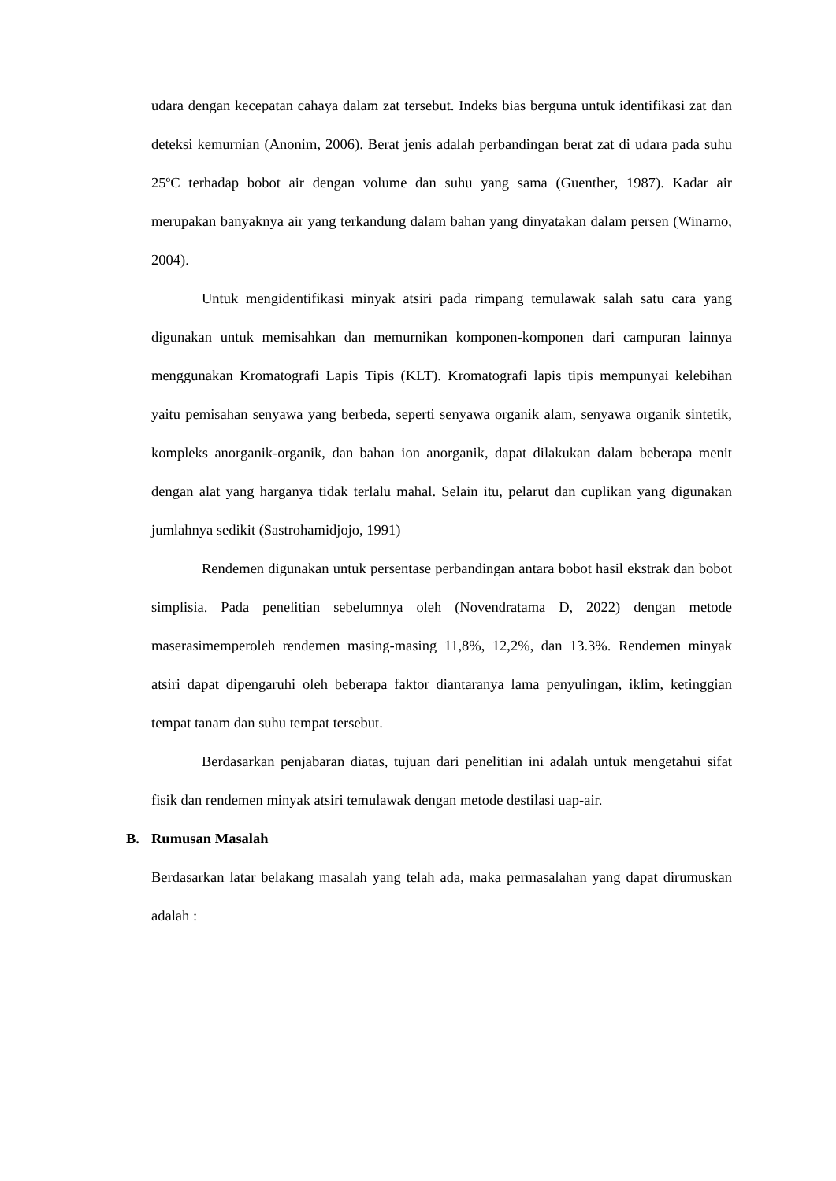udara dengan kecepatan cahaya dalam zat tersebut. Indeks bias berguna untuk identifikasi zat dan deteksi kemurnian (Anonim, 2006). Berat jenis adalah perbandingan berat zat di udara pada suhu 25ºC terhadap bobot air dengan volume dan suhu yang sama (Guenther, 1987). Kadar air merupakan banyaknya air yang terkandung dalam bahan yang dinyatakan dalam persen (Winarno, 2004).
Untuk mengidentifikasi minyak atsiri pada rimpang temulawak salah satu cara yang digunakan untuk memisahkan dan memurnikan komponen-komponen dari campuran lainnya menggunakan Kromatografi Lapis Tipis (KLT). Kromatografi lapis tipis mempunyai kelebihan yaitu pemisahan senyawa yang berbeda, seperti senyawa organik alam, senyawa organik sintetik, kompleks anorganik-organik, dan bahan ion anorganik, dapat dilakukan dalam beberapa menit dengan alat yang harganya tidak terlalu mahal. Selain itu, pelarut dan cuplikan yang digunakan jumlahnya sedikit (Sastrohamidjojo, 1991)
Rendemen digunakan untuk persentase perbandingan antara bobot hasil ekstrak dan bobot simplisia. Pada penelitian sebelumnya oleh (Novendratama D, 2022) dengan metode maserasimemperoleh rendemen masing-masing 11,8%, 12,2%, dan 13.3%. Rendemen minyak atsiri dapat dipengaruhi oleh beberapa faktor diantaranya lama penyulingan, iklim, ketinggian tempat tanam dan suhu tempat tersebut.
Berdasarkan penjabaran diatas, tujuan dari penelitian ini adalah untuk mengetahui sifat fisik dan rendemen minyak atsiri temulawak dengan metode destilasi uap-air.
B. Rumusan Masalah
Berdasarkan latar belakang masalah yang telah ada, maka permasalahan yang dapat dirumuskan adalah :